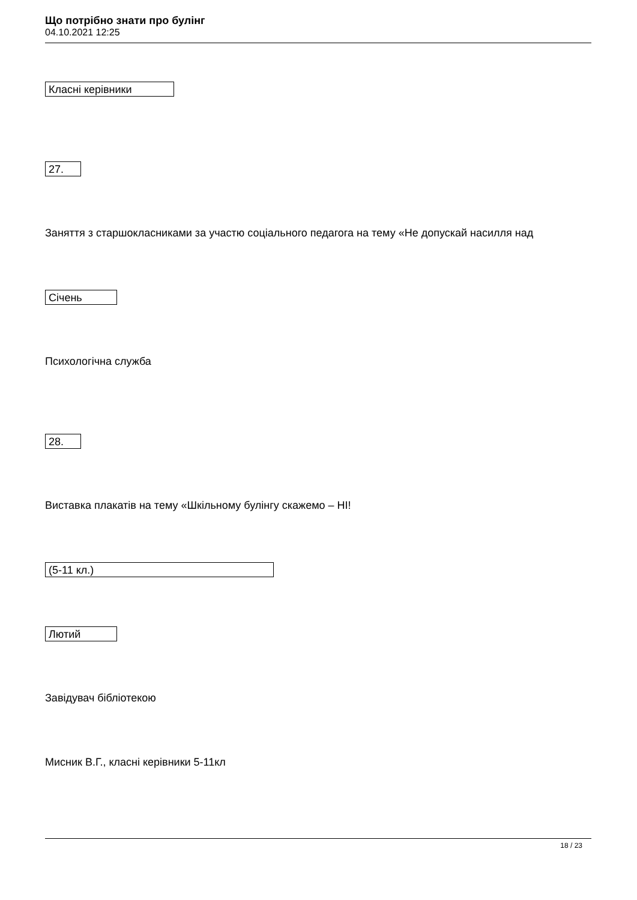Що потрібно знати про булінг
04.10.2021 12:25
Класні керівники
27.
Заняття з старшокласниками за участю соціального педагога на тему «Не допускай насилля над
Січень
Психологічна служба
28.
Виставка плакатів на тему «Шкільному булінгу скажемо – НІ!
(5-11 кл.)
Лютий
Завідувач бібліотекою
Мисник В.Г., класні керівники 5-11кл
18 / 23